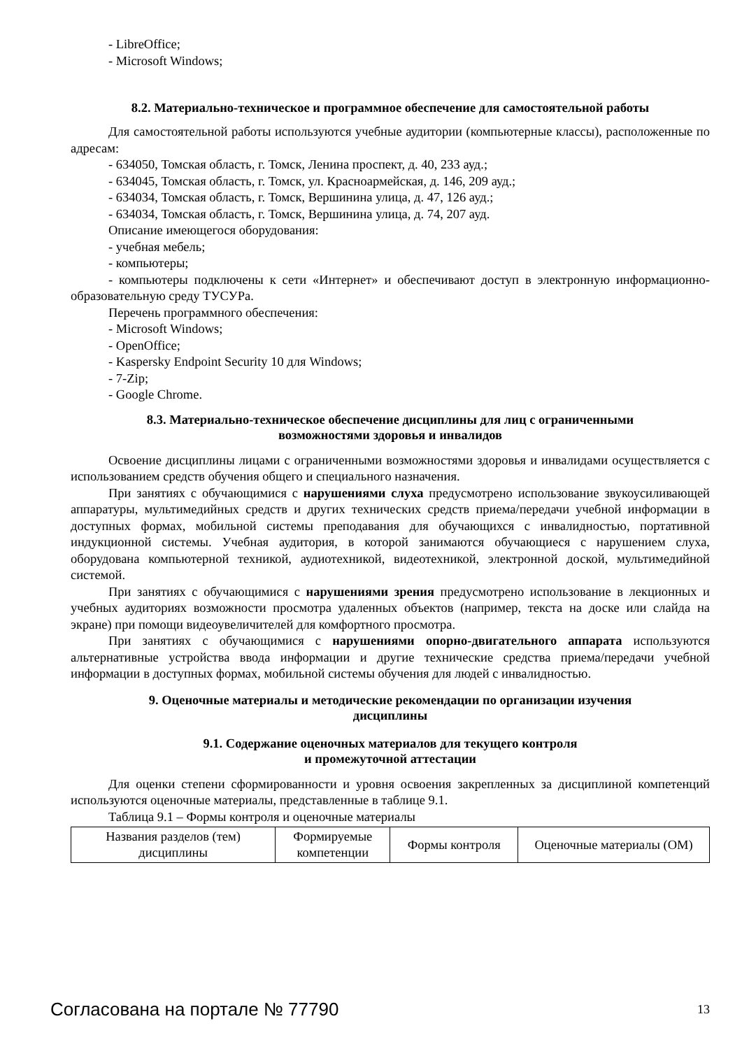- LibreOffice;
- Microsoft Windows;
8.2. Материально-техническое и программное обеспечение для самостоятельной работы
Для самостоятельной работы используются учебные аудитории (компьютерные классы), расположенные по адресам:
- 634050, Томская область, г. Томск, Ленина проспект, д. 40, 233 ауд.;
- 634045, Томская область, г. Томск, ул. Красноармейская, д. 146, 209 ауд.;
- 634034, Томская область, г. Томск, Вершинина улица, д. 47, 126 ауд.;
- 634034, Томская область, г. Томск, Вершинина улица, д. 74, 207 ауд.
Описание имеющегося оборудования:
- учебная мебель;
- компьютеры;
- компьютеры подключены к сети «Интернет» и обеспечивают доступ в электронную информационно-образовательную среду ТУСУРа.
Перечень программного обеспечения:
- Microsoft Windows;
- OpenOffice;
- Kaspersky Endpoint Security 10 для Windows;
- 7-Zip;
- Google Chrome.
8.3. Материально-техническое обеспечение дисциплины для лиц с ограниченными
возможностями здоровья и инвалидов
Освоение дисциплины лицами с ограниченными возможностями здоровья и инвалидами осуществляется с использованием средств обучения общего и специального назначения.
При занятиях с обучающимися с нарушениями слуха предусмотрено использование звукоусиливающей аппаратуры, мультимедийных средств и других технических средств приема/передачи учебной информации в доступных формах, мобильной системы преподавания для обучающихся с инвалидностью, портативной индукционной системы. Учебная аудитория, в которой занимаются обучающиеся с нарушением слуха, оборудована компьютерной техникой, аудиотехникой, видеотехникой, электронной доской, мультимедийной системой.
При занятиях с обучающимися с нарушениями зрения предусмотрено использование в лекционных и учебных аудиториях возможности просмотра удаленных объектов (например, текста на доске или слайда на экране) при помощи видеоувеличителей для комфортного просмотра.
При занятиях с обучающимися с нарушениями опорно-двигательного аппарата используются альтернативные устройства ввода информации и другие технические средства приема/передачи учебной информации в доступных формах, мобильной системы обучения для людей с инвалидностью.
9. Оценочные материалы и методические рекомендации по организации изучения
дисциплины
9.1. Содержание оценочных материалов для текущего контроля
и промежуточной аттестации
Для оценки степени сформированности и уровня освоения закрепленных за дисциплиной компетенций используются оценочные материалы, представленные в таблице 9.1.
Таблица 9.1 – Формы контроля и оценочные материалы
| Названия разделов (тем) дисциплины | Формируемые компетенции | Формы контроля | Оценочные материалы (ОМ) |
Согласована на портале № 77790 13